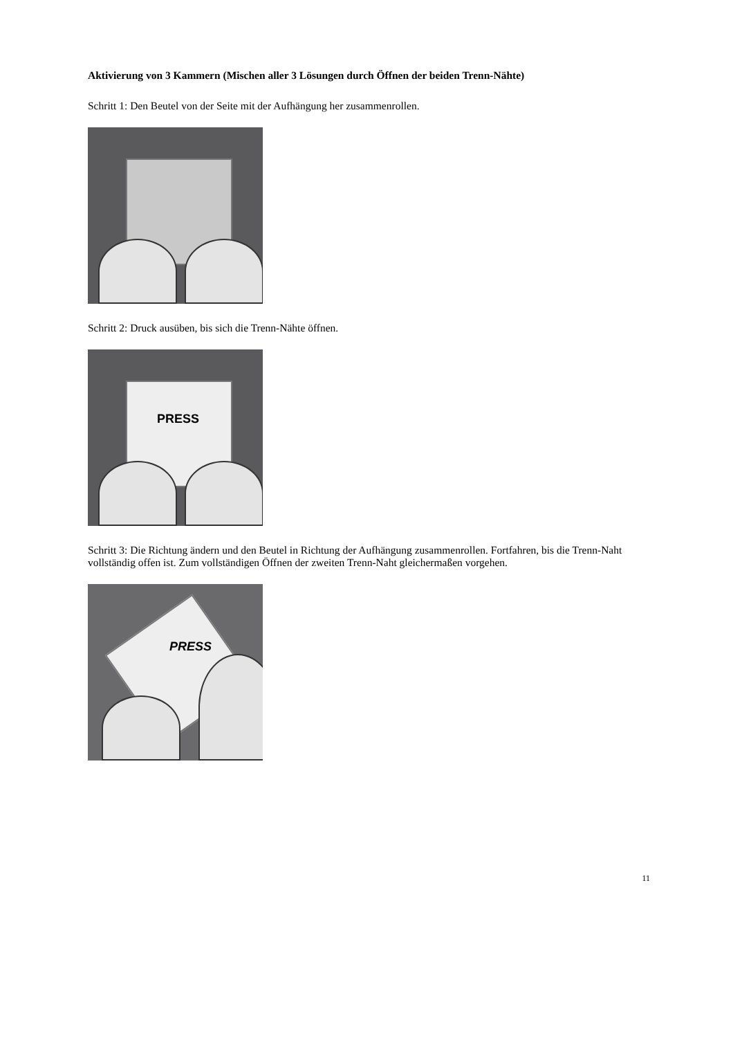Aktivierung von 3 Kammern (Mischen aller 3 Lösungen durch Öffnen der beiden Trenn-Nähte)
Schritt 1: Den Beutel von der Seite mit der Aufhängung her zusammenrollen.
Schritt 2: Druck ausüben, bis sich die Trenn-Nähte öffnen.
PRESS
Schritt 3: Die Richtung ändern und den Beutel in Richtung der Aufhängung zusammenrollen. Fortfahren, bis die Trenn-Naht vollständig offen ist. Zum vollständigen Öffnen der zweiten Trenn-Naht gleichermaßen vorgehen.
PRESS
11